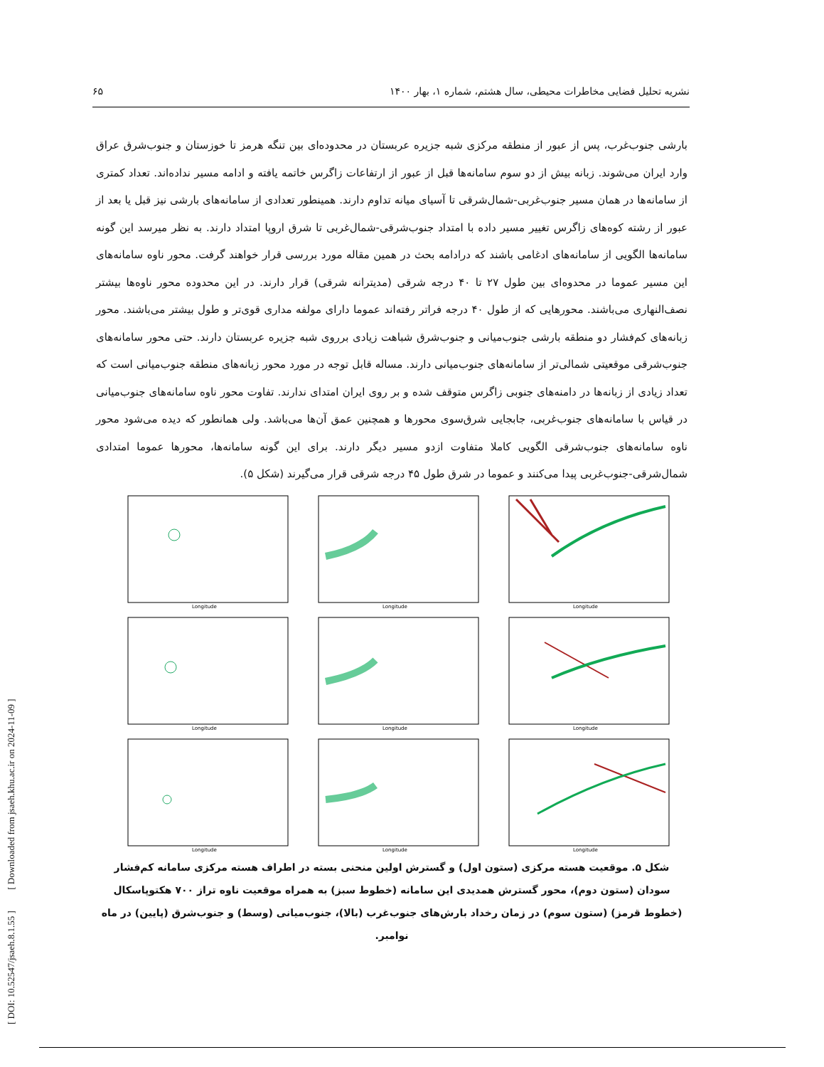[ DOI: 10.52547/jsaeh.8.1.55 ] [ Downloaded from jsaeh.khu.ac.ir on 2024-11-09 ]
نشریه تحلیل فضایی مخاطرات محیطی، سال هشتم، شماره ۱، بهار ۱۴۰۰ ۶۵
بارشی جنوب‌غرب، پس از عبور از منطقه مرکزی شبه جزیره عربستان در محدوده‌ای بین تنگه هرمز تا خوزستان و جنوب‌شرق عراق وارد ایران می‌شوند. زبانه بیش از دو سوم سامانه‌ها قبل از عبور از ارتفاعات زاگرس خاتمه یافته و ادامه مسیر نداده‌اند. تعداد کمتری از سامانه‌ها در همان مسیر جنوب‌غربی-شمال‌شرقی تا آسیای میانه تداوم دارند. همینطور تعدادی از سامانه‌های بارشی نیز قبل یا بعد از عبور از رشته کوه‌های زاگرس تغییر مسیر داده با امتداد جنوب‌شرقی-شمال‌غربی تا شرق اروپا امتداد دارند. به نظر میرسد این گونه سامانه‌ها الگویی از سامانه‌های ادغامی باشند که درادامه بحث در همین مقاله مورد بررسی قرار خواهند گرفت. محور ناوه سامانه‌های این مسیر عموما در محدوه‌ای بین طول ۲۷ تا ۴۰ درجه شرقی (مدیترانه شرقی) قرار دارند. در این محدوده محور ناوه‌ها بیشتر نصف‌النهاری می‌باشند. محورهایی که از طول ۴۰ درجه فراتر رفته‌اند عموما دارای مولفه مداری قوی‌تر و طول بیشتر می‌باشند. محور زبانه‌های کم‌فشار دو منطقه بارشی جنوب‌میانی و جنوب‌شرق شباهت زیادی برروی شبه جزیره عربستان دارند. حتی محور سامانه‌های جنوب‌شرقی موقعیتی شمالی‌تر از سامانه‌های جنوب‌میانی دارند. مساله قابل توجه در مورد محور زبانه‌های منطقه جنوب‌میانی است که تعداد زیادی از زبانه‌ها در دامنه‌های جنوبی زاگرس متوقف شده و بر روی ایران امتدای ندارند. تفاوت محور ناوه سامانه‌های جنوب‌میانی در قیاس با سامانه‌های جنوب‌غربی، جابجایی شرق‌سوی محورها و همچنین عمق آن‌ها می‌باشد. ولی همانطور که دیده می‌شود محور ناوه سامانه‌های جنوب‌شرقی الگویی کاملا متفاوت ازدو مسیر دیگر دارند. برای این گونه سامانه‌ها، محورها عموما امتدادی شمال‌شرقی-جنوب‌غربی پیدا می‌کنند و عموما در شرق طول ۴۵ درجه شرقی قرار می‌گیرند (شکل ۵).
Longitude
Longitude
Longitude
Longitude
Longitude
Longitude
Longitude
Longitude
Longitude
شکل ۵. موقعیت هسته مرکزی (ستون اول) و گسترش اولین منحنی بسته در اطراف هسته مرکزی سامانه کم‌فشار سودان (ستون دوم)، محور گسترش همدیدی این سامانه (خطوط سبز) به همراه موقعیت ناوه تراز ۷۰۰ هکتوپاسکال (خطوط قرمز) (ستون سوم) در زمان رخداد بارش‌های جنوب‌غرب (بالا)، جنوب‌میانی (وسط) و جنوب‌شرق (پایین) در ماه نوامبر.